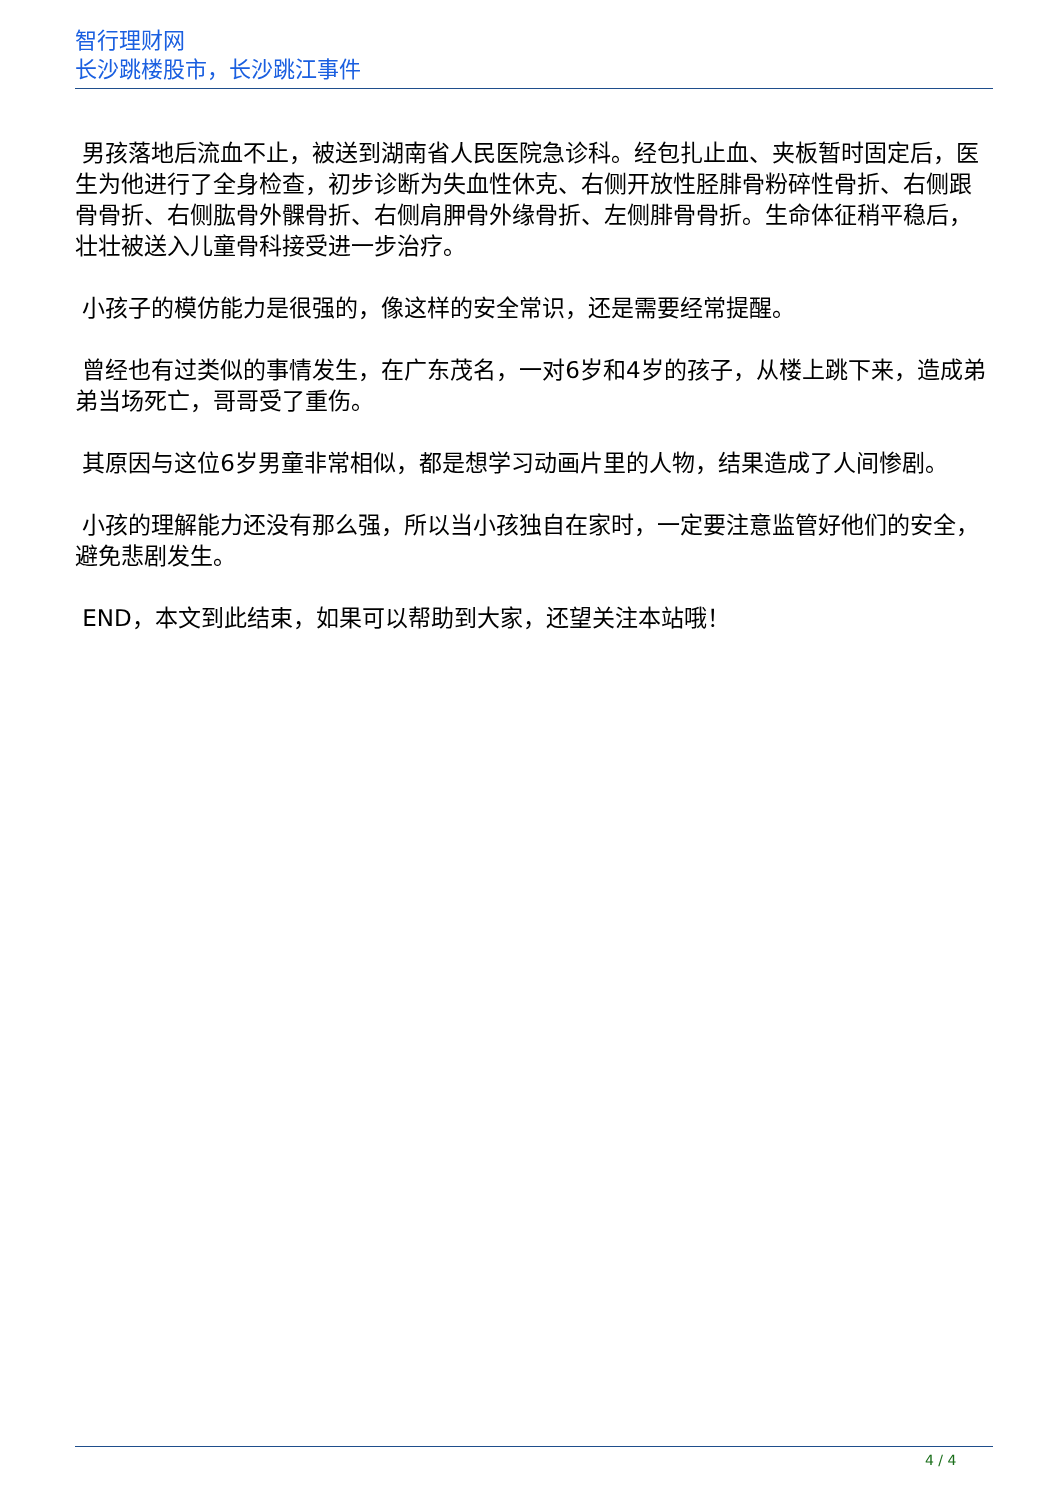智行理财网
长沙跳楼股市，长沙跳江事件
男孩落地后流血不止，被送到湖南省人民医院急诊科。经包扎止血、夹板暂时固定后，医生为他进行了全身检查，初步诊断为失血性休克、右侧开放性胫腓骨粉碎性骨折、右侧跟骨骨折、右侧肱骨外髁骨折、右侧肩胛骨外缘骨折、左侧腓骨骨折。生命体征稍平稳后，壮壮被送入儿童骨科接受进一步治疗。
小孩子的模仿能力是很强的，像这样的安全常识，还是需要经常提醒。
曾经也有过类似的事情发生，在广东茂名，一对6岁和4岁的孩子，从楼上跳下来，造成弟弟当场死亡，哥哥受了重伤。
其原因与这位6岁男童非常相似，都是想学习动画片里的人物，结果造成了人间惨剧。
小孩的理解能力还没有那么强，所以当小孩独自在家时，一定要注意监管好他们的安全，避免悲剧发生。
END，本文到此结束，如果可以帮助到大家，还望关注本站哦！
4 / 4